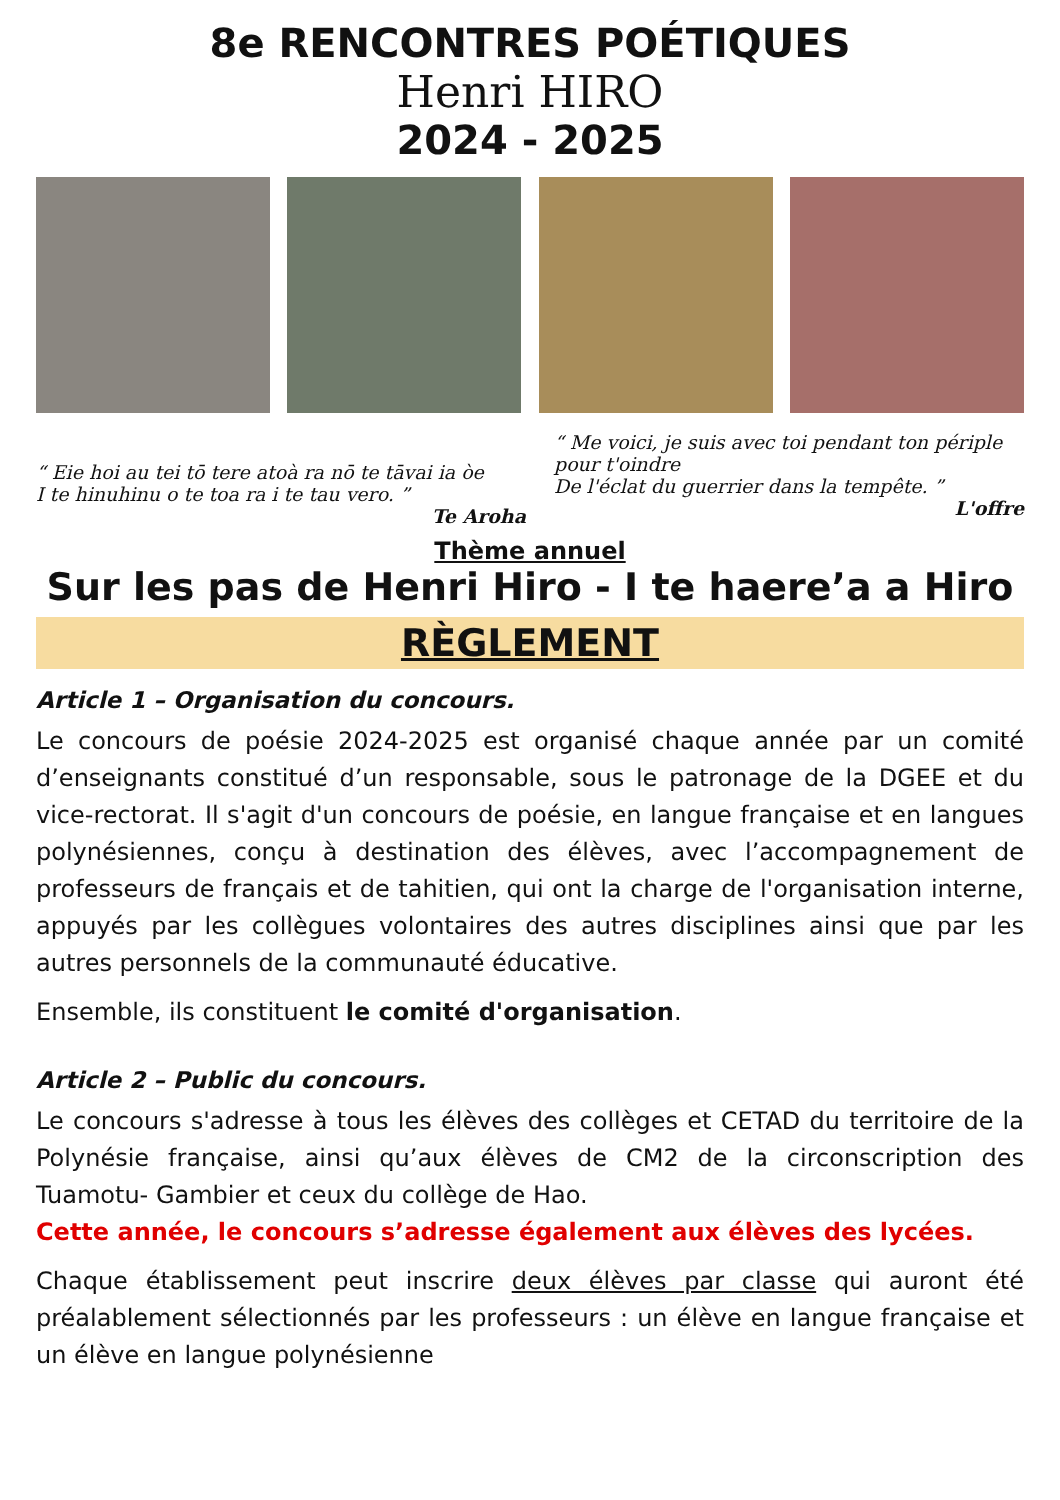8e RENCONTRES POÉTIQUES
Henri HIRO
2024 - 2025
“ Eie hoi au tei tō tere atoà ra nō te tāvai ia òe
I te hinuhinu o te toa ra i te tau vero. ”
Te Aroha
“ Me voici, je suis avec toi pendant ton périple pour t'oindre
De l'éclat du guerrier dans la tempête. ”
L'offre
Thème annuel
Sur les pas de Henri Hiro - I te haere’a a Hiro
RÈGLEMENT
Article 1 – Organisation du concours.
Le concours de poésie 2024-2025 est organisé chaque année par un comité d’enseignants constitué d’un responsable, sous le patronage de la DGEE et du vice-rectorat. Il s'agit d'un concours de poésie, en langue française et en langues polynésiennes, conçu à destination des élèves, avec l’accompagnement de professeurs de français et de tahitien, qui ont la charge de l'organisation interne, appuyés par les collègues volontaires des autres disciplines ainsi que par les autres personnels de la communauté éducative.
Ensemble, ils constituent le comité d'organisation.
Article 2 – Public du concours.
Le concours s'adresse à tous les élèves des collèges et CETAD du territoire de la Polynésie française, ainsi qu’aux élèves de CM2 de la circonscription des Tuamotu- Gambier et ceux du collège de Hao.
Cette année, le concours s’adresse également aux élèves des lycées.
Chaque établissement peut inscrire deux élèves par classe qui auront été préalablement sélectionnés par les professeurs : un élève en langue française et un élève en langue polynésienne